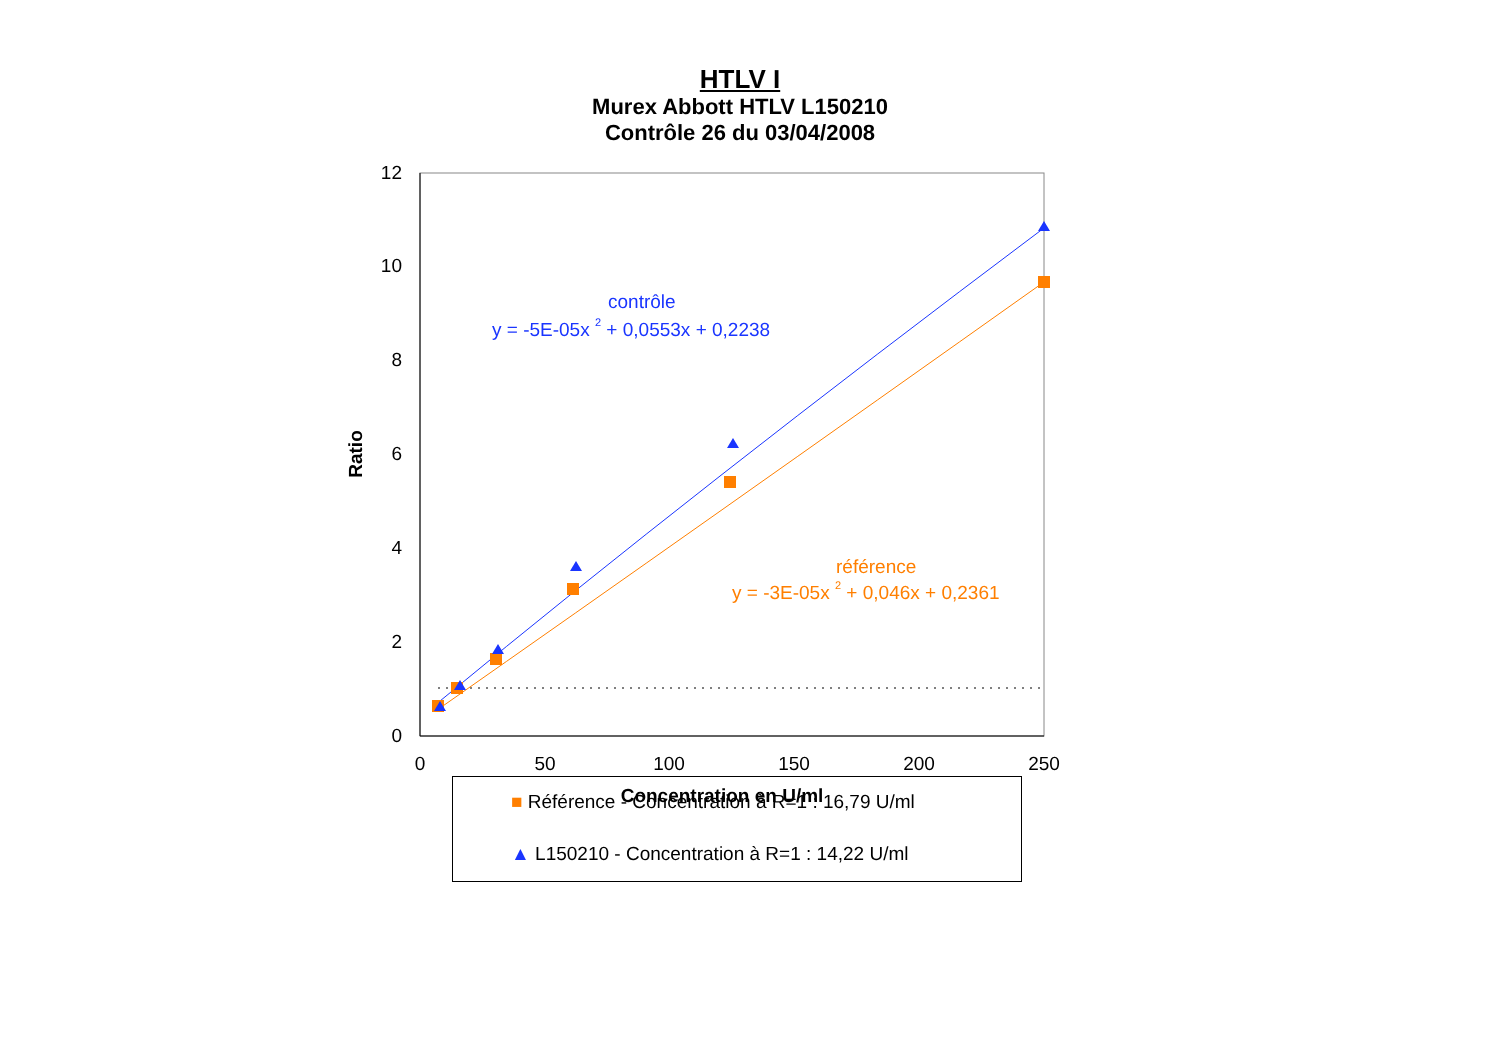HTLV I
Murex Abbott HTLV L150210
Contrôle 26 du 03/04/2008
0
2
4
6
8
10
12
0
50
100
150
200
250
Concentration en U/ml
Ratio
contrôle
y = -5E-05x 2 + 0,0553x + 0,2238
référence
y = -3E-05x 2 + 0,046x + 0,2361
■ Référence - Concentration à R=1 : 16,79 U/ml
▲ L150210 - Concentration à R=1 : 14,22 U/ml